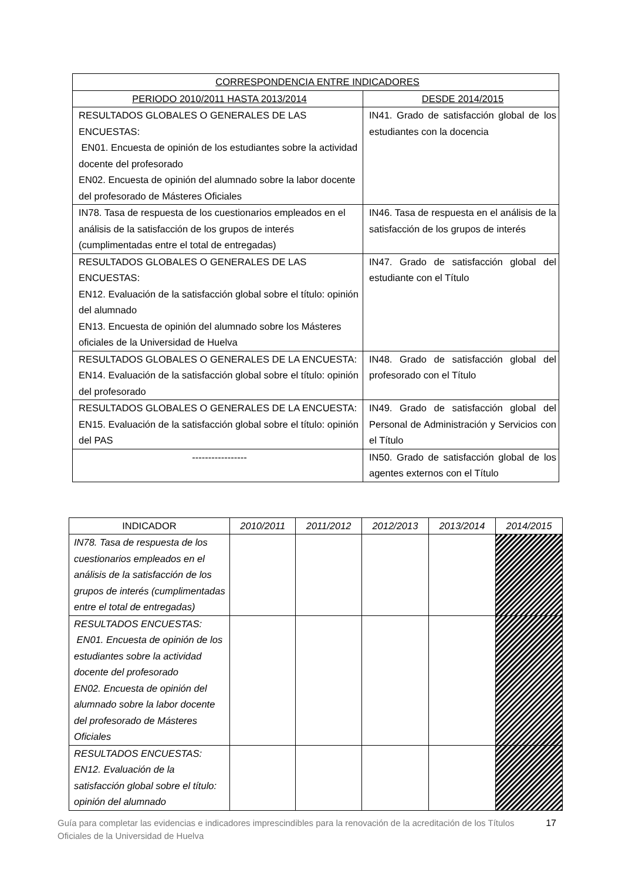| CORRESPONDENCIA ENTRE INDICADORES | |
| --- | --- |
| PERIODO 2010/2011 HASTA 2013/2014 | DESDE 2014/2015 |
| RESULTADOS GLOBALES O GENERALES DE LAS ENCUESTAS: EN01. Encuesta de opinión de los estudiantes sobre la actividad docente del profesorado EN02. Encuesta de opinión del alumnado sobre la labor docente del profesorado de Másteres Oficiales | IN41. Grado de satisfacción global de los estudiantes con la docencia |
| IN78. Tasa de respuesta de los cuestionarios empleados en el análisis de la satisfacción de los grupos de interés (cumplimentadas entre el total de entregadas) | IN46. Tasa de respuesta en el análisis de la satisfacción de los grupos de interés |
| RESULTADOS GLOBALES O GENERALES DE LAS ENCUESTAS: EN12. Evaluación de la satisfacción global sobre el título: opinión del alumnado EN13. Encuesta de opinión del alumnado sobre los Másteres oficiales de la Universidad de Huelva | IN47. Grado de satisfacción global del estudiante con el Título |
| RESULTADOS GLOBALES O GENERALES DE LA ENCUESTA: EN14. Evaluación de la satisfacción global sobre el título: opinión del profesorado | IN48. Grado de satisfacción global del profesorado con el Título |
| RESULTADOS GLOBALES O GENERALES DE LA ENCUESTA: EN15. Evaluación de la satisfacción global sobre el título: opinión del PAS | IN49. Grado de satisfacción global del Personal de Administración y Servicios con el Título |
| ----------------- | IN50. Grado de satisfacción global de los agentes externos con el Título |
| INDICADOR | 2010/2011 | 2011/2012 | 2012/2013 | 2013/2014 | 2014/2015 |
| --- | --- | --- | --- | --- | --- |
| IN78. Tasa de respuesta de los cuestionarios empleados en el análisis de la satisfacción de los grupos de interés (cumplimentadas entre el total de entregadas) | | | | | |
| RESULTADOS ENCUESTAS: EN01. Encuesta de opinión de los estudiantes sobre la actividad docente del profesorado EN02. Encuesta de opinión del alumnado sobre la labor docente del profesorado de Másteres Oficiales | | | | | |
| RESULTADOS ENCUESTAS: EN12. Evaluación de la satisfacción global sobre el título: opinión del alumnado | | | | | |
Guía para completar las evidencias e indicadores imprescindibles para la renovación de la acreditación de los Títulos Oficiales de la Universidad de Huelva
17